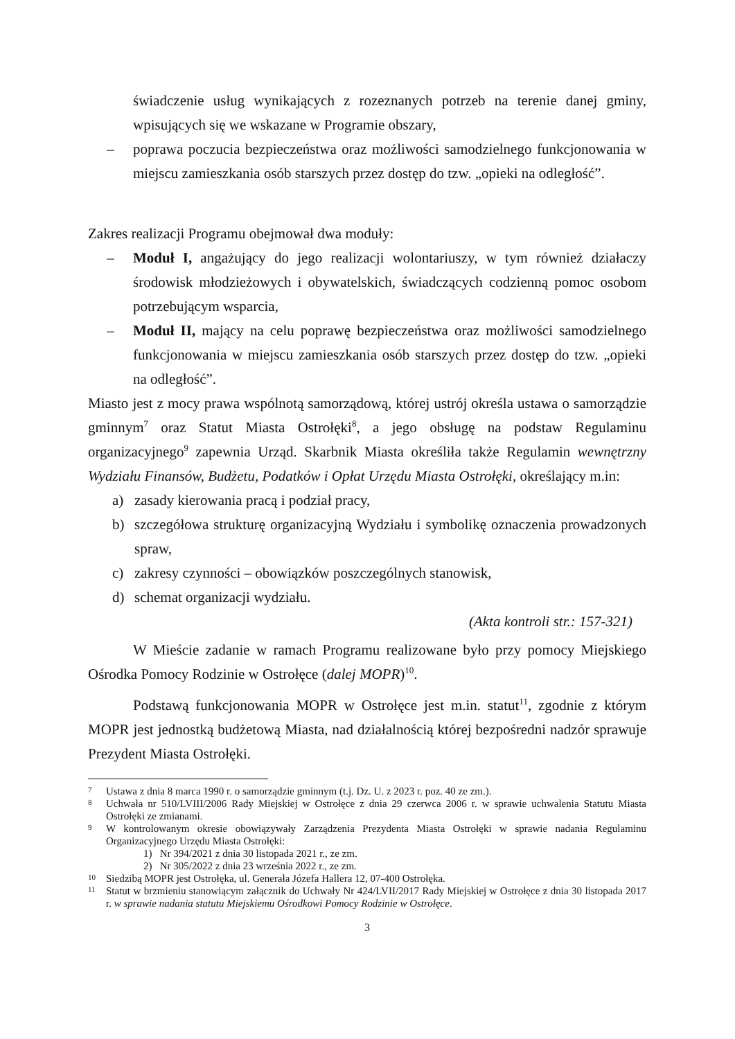świadczenie usług wynikających z rozeznanych potrzeb na terenie danej gminy, wpisujących się we wskazane w Programie obszary,
– poprawa poczucia bezpieczeństwa oraz możliwości samodzielnego funkcjonowania w miejscu zamieszkania osób starszych przez dostęp do tzw. „opieki na odległość”.
Zakres realizacji Programu obejmował dwa moduły:
– Moduł I, angażujący do jego realizacji wolontariuszy, w tym również działaczy środowisk młodzieżowych i obywatelskich, świadczących codzienną pomoc osobom potrzebującym wsparcia,
– Moduł II, mający na celu poprawę bezpieczeństwa oraz możliwości samodzielnego funkcjonowania w miejscu zamieszkania osób starszych przez dostęp do tzw. „opieki na odległość”.
Miasto jest z mocy prawa wspólnotą samorządową, której ustrój określa ustawa o samorządzie gminnym<sup>7</sup> oraz Statut Miasta Ostrołęki<sup>8</sup>, a jego obsługę na podstaw Regulaminu organizacyjnego<sup>9</sup> zapewnia Urząd. Skarbnik Miasta określiła także Regulamin wewnętrzny Wydziału Finansów, Budżetu, Podatków i Opłat Urzędu Miasta Ostrołęki, określający m.in:
a) zasady kierowania pracą i podział pracy,
b) szczegółowa strukturę organizacyjną Wydziału i symbolikę oznaczenia prowadzonych spraw,
c) zakresy czynności – obowiązków poszczególnych stanowisk,
d) schemat organizacji wydziału.
(Akta kontroli str.: 157-321)
W Mieście zadanie w ramach Programu realizowane było przy pomocy Miejskiego Ośrodka Pomocy Rodzinie w Ostrołęce (dalej MOPR)<sup>10</sup>.
Podstawą funkcjonowania MOPR w Ostrołęce jest m.in. statut<sup>11</sup>, zgodnie z którym MOPR jest jednostką budżetową Miasta, nad działalnością której bezpośredni nadzór sprawuje Prezydent Miasta Ostrołęki.
7
Ustawa z dnia 8 marca 1990 r. o samorządzie gminnym (t.j. Dz. U. z 2023 r. poz. 40 ze zm.).
8
Uchwała nr 510/LVIII/2006 Rady Miejskiej w Ostrołęce z dnia 29 czerwca 2006 r. w sprawie uchwalenia Statutu Miasta Ostrołęki ze zmianami.
9
W kontrolowanym okresie obowiązywały Zarządzenia Prezydenta Miasta Ostrołęki w sprawie nadania Regulaminu Organizacyjnego Urzędu Miasta Ostrołęki:
1) Nr 394/2021 z dnia 30 listopada 2021 r., ze zm.
2) Nr 305/2022 z dnia 23 września 2022 r., ze zm.
10
Siedzibą MOPR jest Ostrołęka, ul. Generała Józefa Hallera 12, 07-400 Ostrołęka.
11
Statut w brzmieniu stanowiącym załącznik do Uchwały Nr 424/LVII/2017 Rady Miejskiej w Ostrołęce z dnia 30 listopada 2017 r. w sprawie nadania statutu Miejskiemu Ośrodkowi Pomocy Rodzinie w Ostrołęce.
3